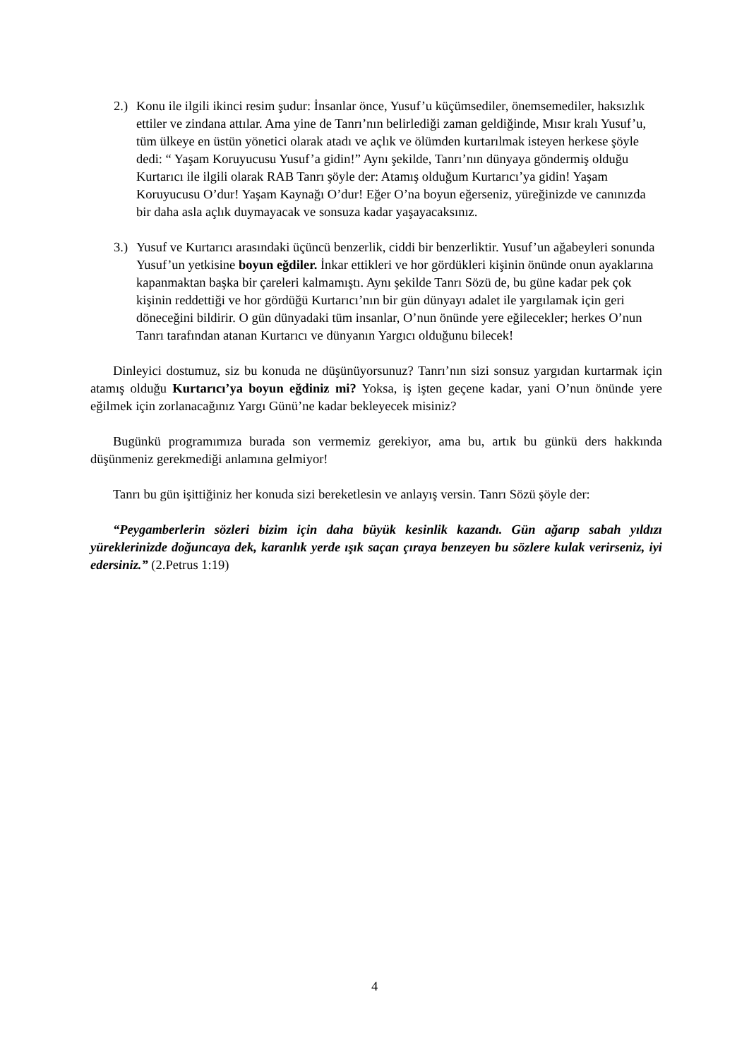2.)
Konu ile ilgili ikinci resim şudur: İnsanlar önce, Yusuf’u küçümsediler, önemsemediler, haksızlık ettiler ve zindana attılar. Ama yine de Tanrı’nın belirlediği zaman geldiğinde, Mısır kralı Yusuf’u, tüm ülkeye en üstün yönetici olarak atadı ve açlık ve ölümden kurtarılmak isteyen herkese şöyle dedi: “ Yaşam Koruyucusu Yusuf’a gidin!” Aynı şekilde, Tanrı’nın dünyaya göndermiş olduğu Kurtarıcı ile ilgili olarak RAB Tanrı şöyle der: Atamış olduğum Kurtarıcı’ya gidin! Yaşam Koruyucusu O’dur! Yaşam Kaynağı O’dur! Eğer O’na boyun eğerseniz, yüreğinizde ve canınızda bir daha asla açlık duymayacak ve sonsuza kadar yaşayacaksınız.
3.)
Yusuf ve Kurtarıcı arasındaki üçüncü benzerlik, ciddi bir benzerliktir. Yusuf’un ağabeyleri sonunda Yusuf’un yetkisine boyun eğdiler. İnkar ettikleri ve hor gördükleri kişinin önünde onun ayaklarına kapanmaktan başka bir çareleri kalmamıştı. Aynı şekilde Tanrı Sözü de, bu güne kadar pek çok kişinin reddettiği ve hor gördüğü Kurtarıcı’nın bir gün dünyayı adalet ile yargılamak için geri döneceğini bildirir. O gün dünyadaki tüm insanlar, O’nun önünde yere eğilecekler; herkes O’nun Tanrı tarafından atanan Kurtarıcı ve dünyanın Yargıcı olduğunu bilecek!
Dinleyici dostumuz, siz bu konuda ne düşünüyorsunuz? Tanrı’nın sizi sonsuz yargıdan kurtarmak için atamış olduğu Kurtarıcı’ya boyun eğdiniz mi? Yoksa, iş işten geçene kadar, yani O’nun önünde yere eğilmek için zorlanacağınız Yargı Günü’ne kadar bekleyecek misiniz?
Bugünkü programımıza burada son vermemiz gerekiyor, ama bu, artık bu günkü ders hakkında düşünmeniz gerekmediği anlamına gelmiyor!
Tanrı bu gün işittiğiniz her konuda sizi bereketlesin ve anlayış versin. Tanrı Sözü şöyle der:
“Peygamberlerin sözleri bizim için daha büyük kesinlik kazandı. Gün ağarıp sabah yıldızı yüreklerinizde doğuncaya dek, karanlık yerde ışık saçan çıraya benzeyen bu sözlere kulak verirseniz, iyi edersiniz.” (2.Petrus 1:19)
4